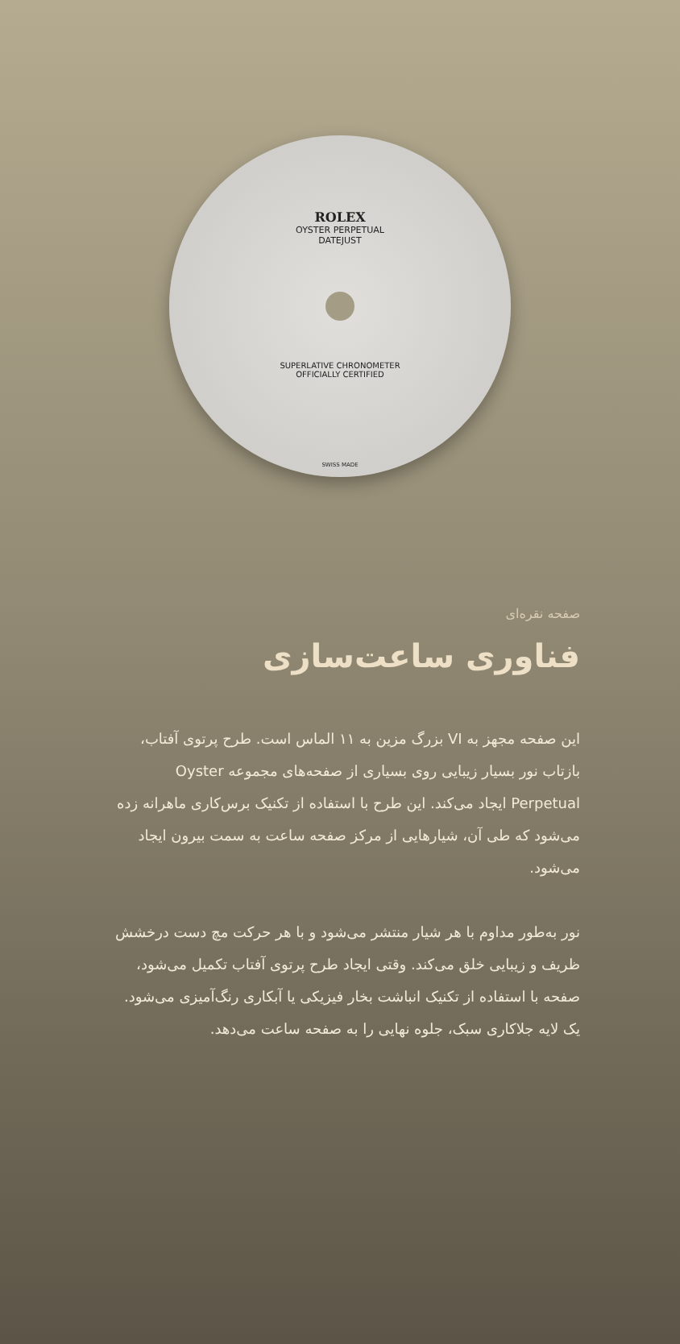ROLEX
OYSTER PERPETUAL
DATEJUST
SUPERLATIVE CHRONOMETER
OFFICIALLY CERTIFIED
SWISS MADE
صفحه نقره‌ای
فناوری ساعت‌سازی
این صفحه مجهز به VI بزرگ مزین به ۱۱ الماس است. طرح پرتوی آفتاب، بازتاب نور بسیار زیبایی روی بسیاری از صفحه‌های مجموعه Oyster Perpetual ایجاد می‌کند. این طرح با استفاده از تکنیک برس‌کاری ماهرانه زده می‌شود که طی آن، شیارهایی از مرکز صفحه ساعت به سمت بیرون ایجاد می‌شود.
نور به‌طور مداوم با هر شیار منتشر می‌شود و با هر حرکت مچ دست درخشش ظریف و زیبایی خلق می‌کند. وقتی ایجاد طرح پرتوی آفتاب تکمیل می‌شود، صفحه با استفاده از تکنیک انباشت بخار فیزیکی یا آبکاری رنگ‌آمیزی می‌شود. یک لایه جلاکاری سبک، جلوه نهایی را به صفحه ساعت می‌دهد.